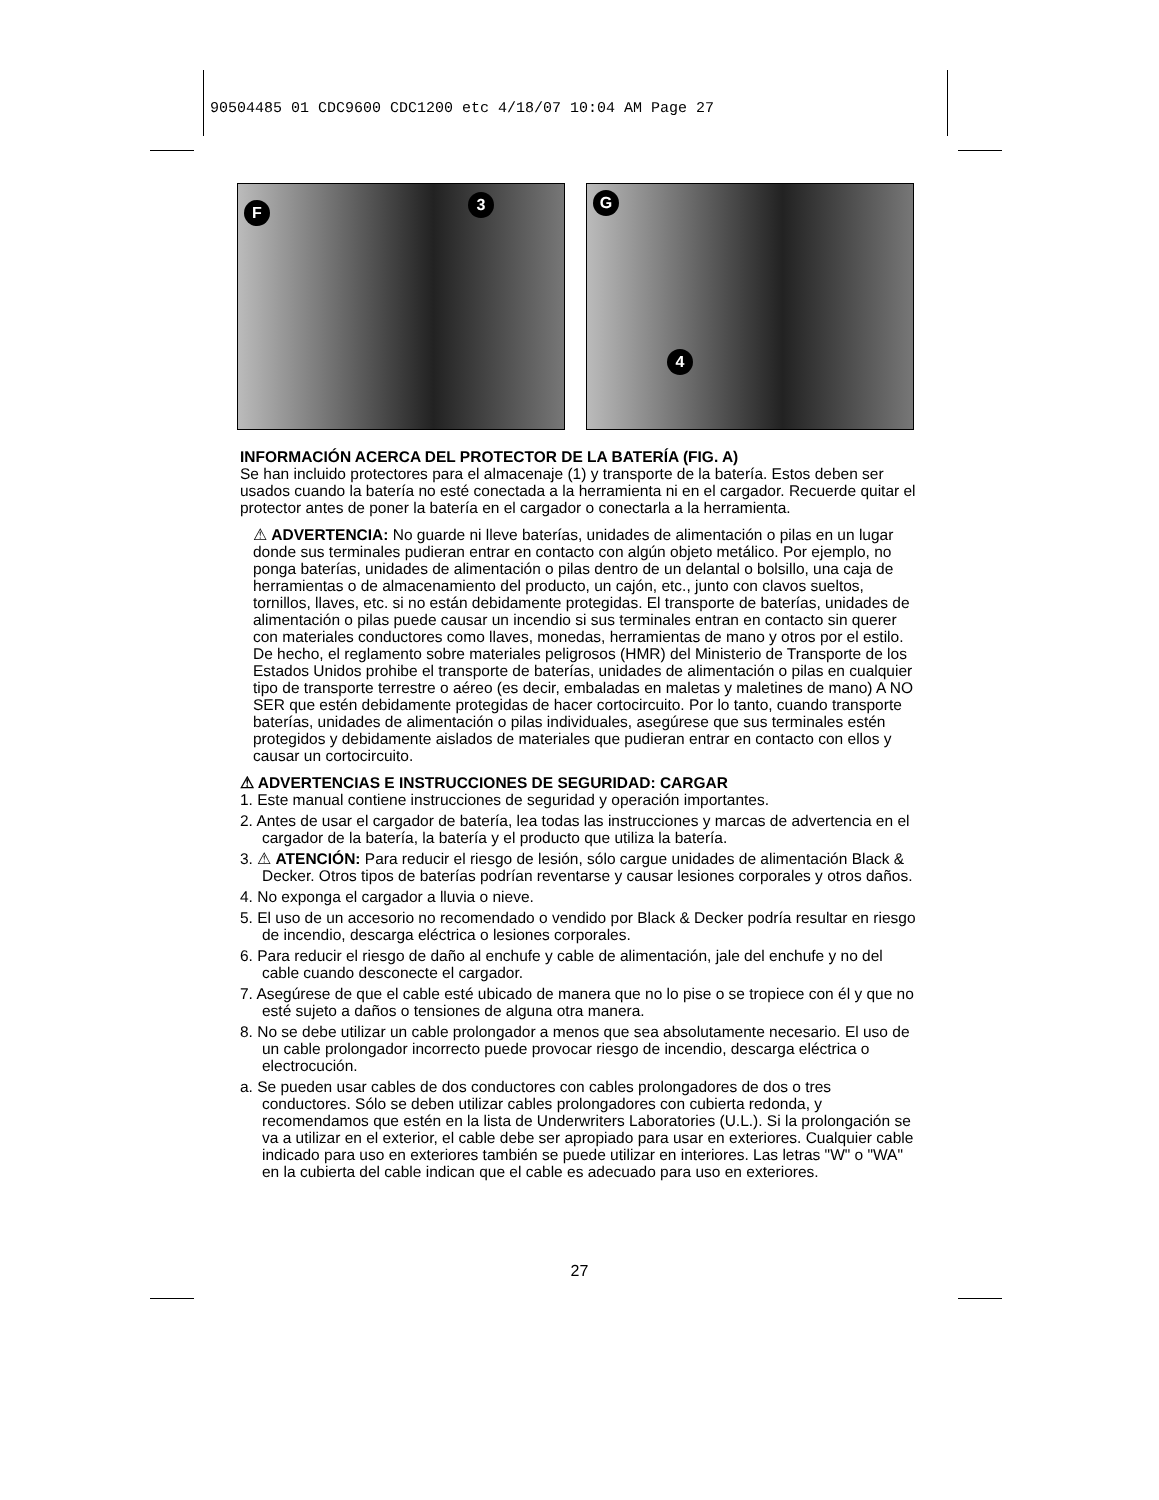90504485 01 CDC9600 CDC1200 etc 4/18/07 10:04 AM Page 27
F 3
G
4
INFORMACIÓN ACERCA DEL PROTECTOR DE LA BATERÍA (FIG. A)
Se han incluido protectores para el almacenaje (1) y transporte de la batería. Estos deben ser usados cuando la batería no esté conectada a la herramienta ni en el cargador. Recuerde quitar el protector antes de poner la batería en el cargador o conectarla a la herramienta.
⚠ ADVERTENCIA: No guarde ni lleve baterías, unidades de alimentación o pilas en un lugar donde sus terminales pudieran entrar en contacto con algún objeto metálico. Por ejemplo, no ponga baterías, unidades de alimentación o pilas dentro de un delantal o bolsillo, una caja de herramientas o de almacenamiento del producto, un cajón, etc., junto con clavos sueltos, tornillos, llaves, etc. si no están debidamente protegidas. El transporte de baterías, unidades de alimentación o pilas puede causar un incendio si sus terminales entran en contacto sin querer con materiales conductores como llaves, monedas, herramientas de mano y otros por el estilo. De hecho, el reglamento sobre materiales peligrosos (HMR) del Ministerio de Transporte de los Estados Unidos prohibe el transporte de baterías, unidades de alimentación o pilas en cualquier tipo de transporte terrestre o aéreo (es decir, embaladas en maletas y maletines de mano) A NO SER que estén debidamente protegidas de hacer cortocircuito. Por lo tanto, cuando transporte baterías, unidades de alimentación o pilas individuales, asegúrese que sus terminales estén protegidos y debidamente aislados de materiales que pudieran entrar en contacto con ellos y causar un cortocircuito.
⚠ ADVERTENCIAS E INSTRUCCIONES DE SEGURIDAD: CARGAR
1. Este manual contiene instrucciones de seguridad y operación importantes.
2. Antes de usar el cargador de batería, lea todas las instrucciones y marcas de advertencia en el cargador de la batería, la batería y el producto que utiliza la batería.
3. ⚠ ATENCIÓN: Para reducir el riesgo de lesión, sólo cargue unidades de alimentación Black & Decker. Otros tipos de baterías podrían reventarse y causar lesiones corporales y otros daños.
4. No exponga el cargador a lluvia o nieve.
5. El uso de un accesorio no recomendado o vendido por Black & Decker podría resultar en riesgo de incendio, descarga eléctrica o lesiones corporales.
6. Para reducir el riesgo de daño al enchufe y cable de alimentación, jale del enchufe y no del cable cuando desconecte el cargador.
7. Asegúrese de que el cable esté ubicado de manera que no lo pise o se tropiece con él y que no esté sujeto a daños o tensiones de alguna otra manera.
8. No se debe utilizar un cable prolongador a menos que sea absolutamente necesario. El uso de un cable prolongador incorrecto puede provocar riesgo de incendio, descarga eléctrica o electrocución.
a. Se pueden usar cables de dos conductores con cables prolongadores de dos o tres conductores. Sólo se deben utilizar cables prolongadores con cubierta redonda, y recomendamos que estén en la lista de Underwriters Laboratories (U.L.). Si la prolongación se va a utilizar en el exterior, el cable debe ser apropiado para usar en exteriores. Cualquier cable indicado para uso en exteriores también se puede utilizar en interiores. Las letras "W" o "WA" en la cubierta del cable indican que el cable es adecuado para uso en exteriores.
27